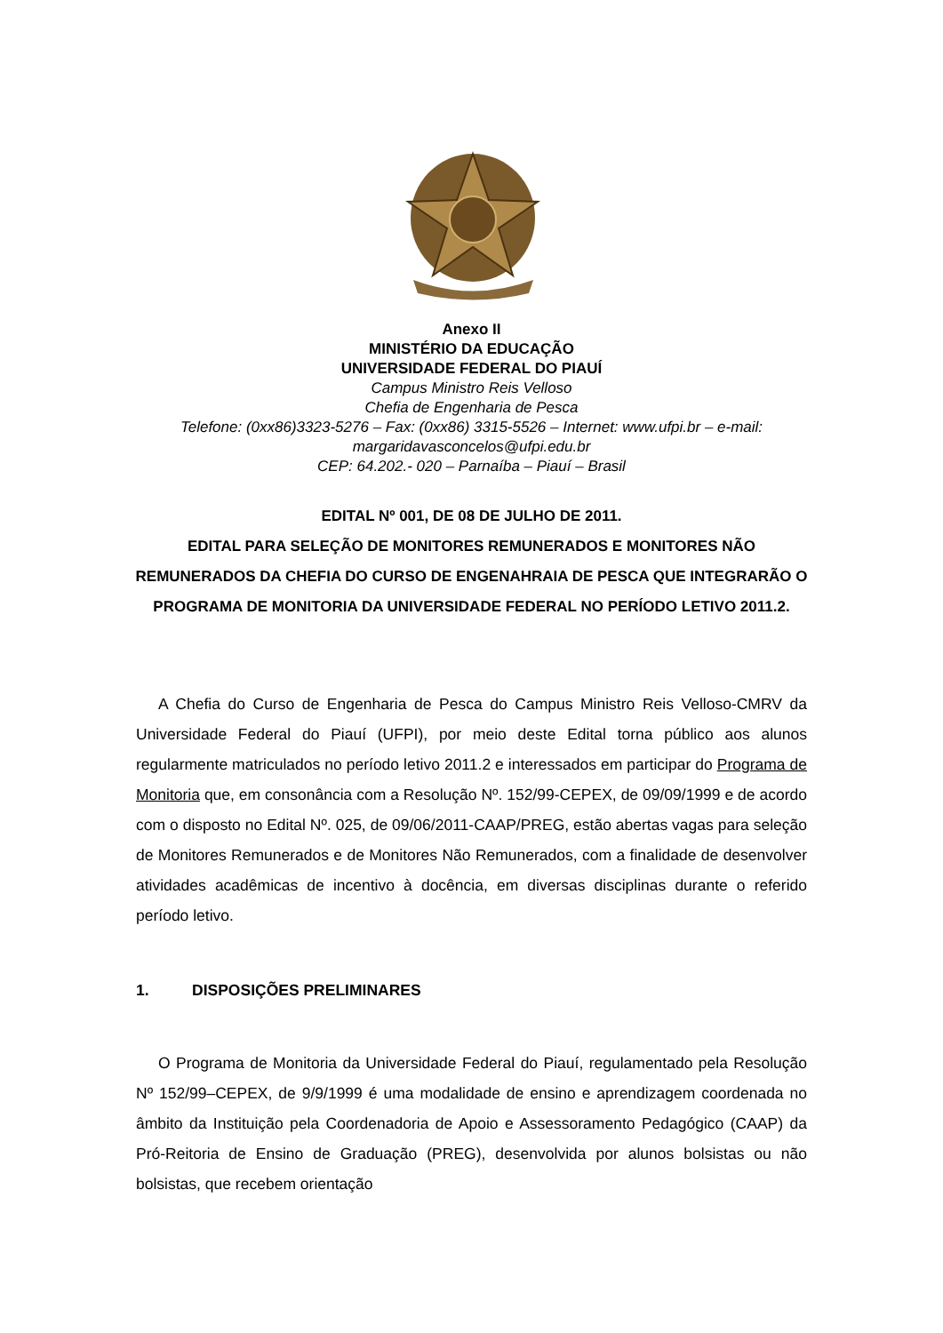Anexo II
MINISTÉRIO DA EDUCAÇÃO
UNIVERSIDADE FEDERAL DO PIAUÍ
Campus Ministro Reis Velloso
Chefia de Engenharia de Pesca
Telefone: (0xx86)3323-5276 – Fax: (0xx86) 3315-5526 – Internet: www.ufpi.br – e-mail: margaridavasconcelos@ufpi.edu.br
CEP: 64.202.- 020 – Parnaíba – Piauí – Brasil
EDITAL Nº 001, DE 08 DE JULHO DE 2011.
EDITAL PARA SELEÇÃO DE MONITORES REMUNERADOS E MONITORES NÃO REMUNERADOS DA CHEFIA DO CURSO DE ENGENAHRAIA DE PESCA QUE INTEGRARÃO O PROGRAMA DE MONITORIA DA UNIVERSIDADE FEDERAL NO PERÍODO LETIVO 2011.2.
A Chefia do Curso de Engenharia de Pesca do Campus Ministro Reis Velloso-CMRV da Universidade Federal do Piauí (UFPI), por meio deste Edital torna público aos alunos regularmente matriculados no período letivo 2011.2 e interessados em participar do Programa de Monitoria que, em consonância com a Resolução Nº. 152/99-CEPEX, de 09/09/1999 e de acordo com o disposto no Edital Nº. 025, de 09/06/2011-CAAP/PREG, estão abertas vagas para seleção de Monitores Remunerados e de Monitores Não Remunerados, com a finalidade de desenvolver atividades acadêmicas de incentivo à docência, em diversas disciplinas durante o referido período letivo.
1. DISPOSIÇÕES PRELIMINARES
O Programa de Monitoria da Universidade Federal do Piauí, regulamentado pela Resolução Nº 152/99–CEPEX, de 9/9/1999 é uma modalidade de ensino e aprendizagem coordenada no âmbito da Instituição pela Coordenadoria de Apoio e Assessoramento Pedagógico (CAAP) da Pró-Reitoria de Ensino de Graduação (PREG), desenvolvida por alunos bolsistas ou não bolsistas, que recebem orientação